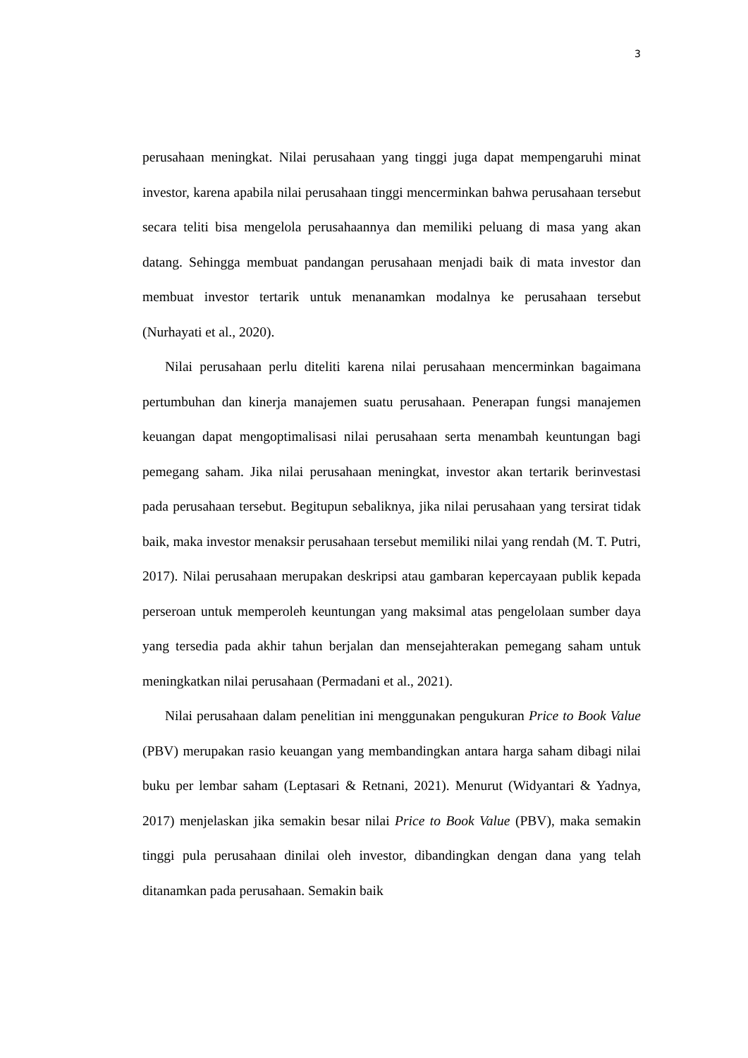3
perusahaan meningkat. Nilai perusahaan yang tinggi juga dapat mempengaruhi minat investor, karena apabila nilai perusahaan tinggi mencerminkan bahwa perusahaan tersebut secara teliti bisa mengelola perusahaannya dan memiliki peluang di masa yang akan datang. Sehingga membuat pandangan perusahaan menjadi baik di mata investor dan membuat investor tertarik untuk menanamkan modalnya ke perusahaan tersebut (Nurhayati et al., 2020).
Nilai perusahaan perlu diteliti karena nilai perusahaan mencerminkan bagaimana pertumbuhan dan kinerja manajemen suatu perusahaan. Penerapan fungsi manajemen keuangan dapat mengoptimalisasi nilai perusahaan serta menambah keuntungan bagi pemegang saham. Jika nilai perusahaan meningkat, investor akan tertarik berinvestasi pada perusahaan tersebut. Begitupun sebaliknya, jika nilai perusahaan yang tersirat tidak baik, maka investor menaksir perusahaan tersebut memiliki nilai yang rendah (M. T. Putri, 2017). Nilai perusahaan merupakan deskripsi atau gambaran kepercayaan publik kepada perseroan untuk memperoleh keuntungan yang maksimal atas pengelolaan sumber daya yang tersedia pada akhir tahun berjalan dan mensejahterakan pemegang saham untuk meningkatkan nilai perusahaan (Permadani et al., 2021).
Nilai perusahaan dalam penelitian ini menggunakan pengukuran Price to Book Value (PBV) merupakan rasio keuangan yang membandingkan antara harga saham dibagi nilai buku per lembar saham (Leptasari & Retnani, 2021). Menurut (Widyantari & Yadnya, 2017) menjelaskan jika semakin besar nilai Price to Book Value (PBV), maka semakin tinggi pula perusahaan dinilai oleh investor, dibandingkan dengan dana yang telah ditanamkan pada perusahaan. Semakin baik